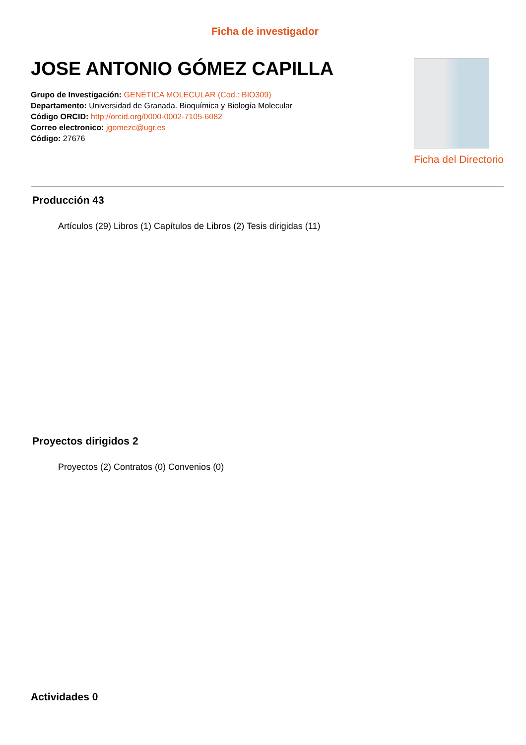Ficha de investigador
JOSE ANTONIO GÓMEZ CAPILLA
Grupo de Investigación: GENÉTICA MOLECULAR (Cod.: BIO309)
Departamento: Universidad de Granada. Bioquímica y Biología Molecular
Código ORCID: http://orcid.org/0000-0002-7105-6082
Correo electronico: jgomezc@ugr.es
Código: 27676
Ficha del Directorio
Producción 43
Artículos (29) Libros (1) Capítulos de Libros (2) Tesis dirigidas (11)
Proyectos dirigidos 2
Proyectos (2) Contratos (0) Convenios (0)
Actividades 0